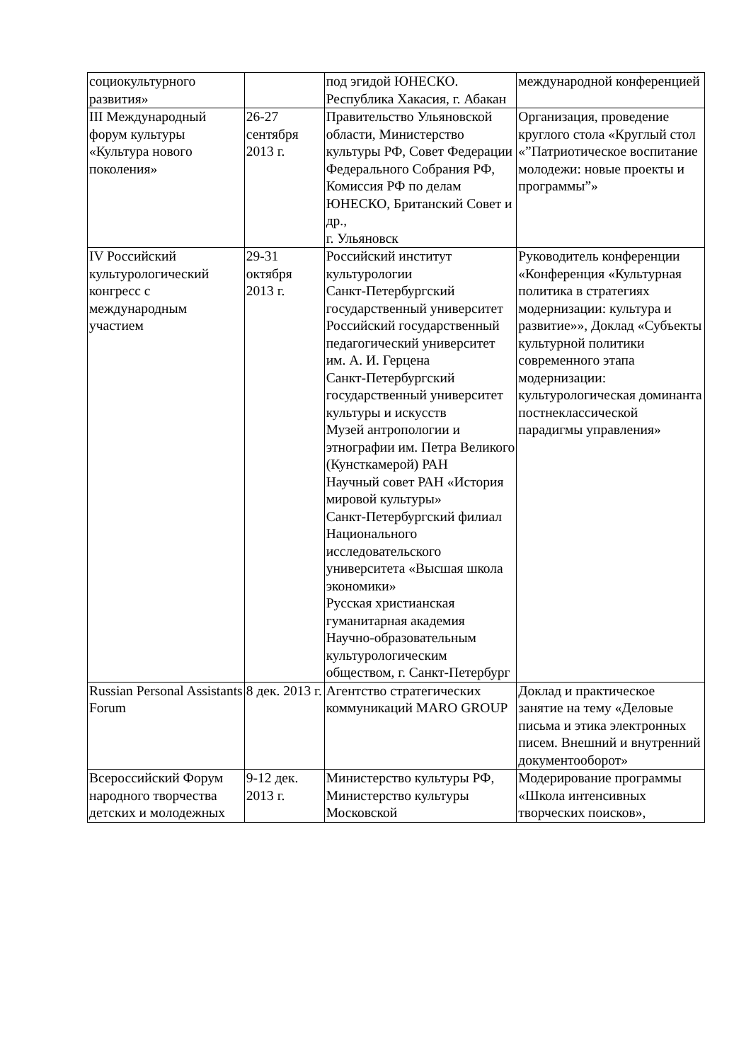| социокультурного развития» | | под эгидой ЮНЕСКО. Республика Хакасия, г. Абакан | международной конференцией |
| III Международный форум культуры «Культура нового поколения» | 26-27 сентября 2013 г. | Правительство Ульяновской области, Министерство культуры РФ, Совет Федерации Федерального Собрания РФ, Комиссия РФ по делам ЮНЕСКО, Британский Совет и др., г. Ульяновск | Организация, проведение круглого стола «Круглый стол «”Патриотическое воспитание молодежи: новые проекты и программы”» |
| IV Российский культурологический конгресс с международным участием | 29-31 октября 2013 г. | Российский институт культурологии Санкт-Петербургский государственный университет Российский государственный педагогический университет им. А. И. Герцена Санкт-Петербургский государственный университет культуры и искусств Музей антропологии и этнографии им. Петра Великого (Кунсткамерой) РАН Научный совет РАН «История мировой культуры» Санкт-Петербургский филиал Национального исследовательского университета «Высшая школа экономики» Русская христианская гуманитарная академия Научно-образовательным культурологическим обществом, г. Санкт-Петербург | Руководитель конференции «Конференция «Культурная политика в стратегиях модернизации: культура и развитие»», Доклад «Субъекты культурной политики современного этапа модернизации: культурологическая доминанта постнеклассической парадигмы управления» |
| Russian Personal Assistants Forum | 8 дек. 2013 г. | Агентство стратегических коммуникаций MARO GROUP | Доклад и практическое занятие на тему «Деловые письма и этика электронных писем. Внешний и внутренний документооборот» |
| Всероссийский Форум народного творчества детских и молодежных | 9-12 дек. 2013 г. | Министерство культуры РФ, Министерство культуры Московской | Модерирование программы «Школа интенсивных творческих поисков», |